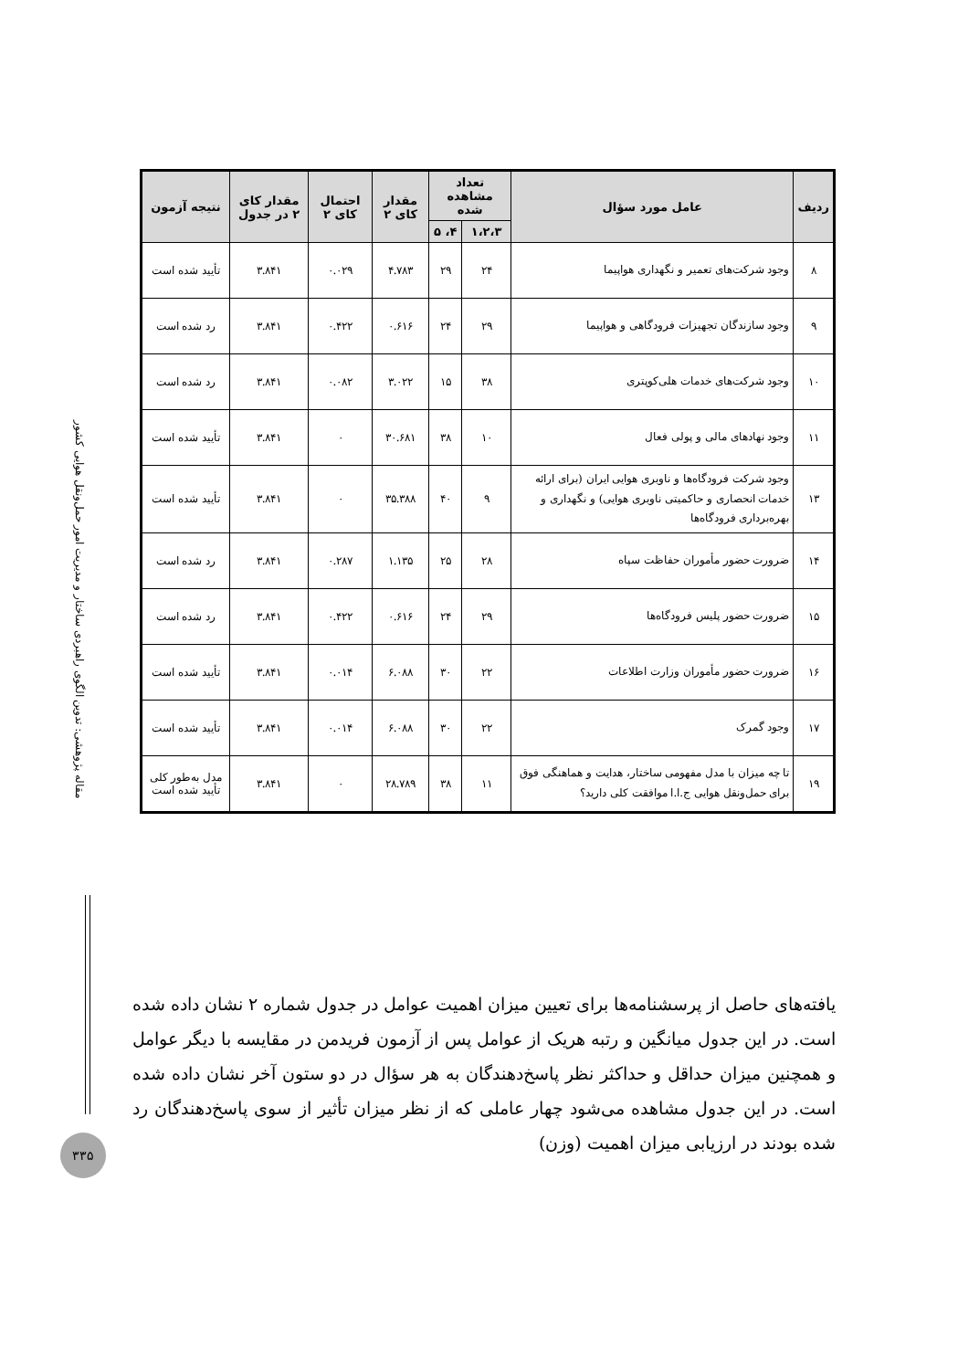| ردیف | عامل مورد سؤال | تعداد مشاهده شده | | مقدار کای ۲ | احتمال کای ۲ | مقدار کای ۲ در جدول | نتیجه آزمون |
| --- | --- | --- | --- | --- | --- | --- | --- |
| | | ۱،۲،۳ | ۴، ۵ | | | | |
| ۸ | وجود شرکت‌های تعمیر و نگهداری هواپیما | ۲۴ | ۲۹ | ۴.۷۸۳ | ۰.۰۲۹ | ۳.۸۴۱ | تأیید شده است |
| ۹ | وجود سازندگان تجهیزات فرودگاهی و هواپیما | ۲۹ | ۲۴ | ۰.۶۱۶ | ۰.۴۲۲ | ۳.۸۴۱ | رد شده است |
| ۱۰ | وجود شرکت‌های خدمات هلی‌کوپتری | ۳۸ | ۱۵ | ۳.۰۲۲ | ۰.۰۸۲ | ۳.۸۴۱ | رد شده است |
| ۱۱ | وجود نهادهای مالی و پولی فعال | ۱۰ | ۳۸ | ۳۰.۶۸۱ | ۰ | ۳.۸۴۱ | تأیید شده است |
| ۱۳ | وجود شرکت فرودگاه‌ها و ناوبری هوایی ایران (برای ارائه خدمات انحصاری و حاکمیتی ناوبری هوایی) و نگهداری و بهره‌برداری فرودگاه‌ها | ۹ | ۴۰ | ۳۵.۳۸۸ | ۰ | ۳.۸۴۱ | تأیید شده است |
| ۱۴ | ضرورت حضور مأموران حفاظت سپاه | ۲۸ | ۲۵ | ۱.۱۳۵ | ۰.۲۸۷ | ۳.۸۴۱ | رد شده است |
| ۱۵ | ضرورت حضور پلیس فرودگاه‌ها | ۲۹ | ۲۴ | ۰.۶۱۶ | ۰.۴۲۲ | ۳.۸۴۱ | رد شده است |
| ۱۶ | ضرورت حضور مأموران وزارت اطلاعات | ۲۲ | ۳۰ | ۶.۰۸۸ | ۰.۰۱۴ | ۳.۸۴۱ | تأیید شده است |
| ۱۷ | وجود گمرک | ۲۲ | ۳۰ | ۶.۰۸۸ | ۰.۰۱۴ | ۳.۸۴۱ | تأیید شده است |
| ۱۹ | تا چه میزان با مدل مفهومی ساختار، هدایت و هماهنگی فوق برای حمل‌ونقل هوایی ج.ا.ا موافقت کلی دارید؟ | ۱۱ | ۳۸ | ۲۸.۷۸۹ | ۰ | ۳.۸۴۱ | مدل به‌طور کلی تأیید شده است |
مقاله پژوهشی: تدوین الگوی راهبردی ساختار و مدیریت امور حمل‌ونقل هوایی کشور
یافته‌های حاصل از پرسشنامه‌ها برای تعیین میزان اهمیت عوامل در جدول شماره ۲ نشان داده شده است. در این جدول میانگین و رتبه هریک از عوامل پس از آزمون فریدمن در مقایسه با دیگر عوامل و همچنین میزان حداقل و حداکثر نظر پاسخ‌دهندگان به هر سؤال در دو ستون آخر نشان داده شده است. در این جدول مشاهده می‌شود چهار عاملی که از نظر میزان تأثیر از سوی پاسخ‌دهندگان رد شده بودند در ارزیابی میزان اهمیت (وزن)
۳۳۵